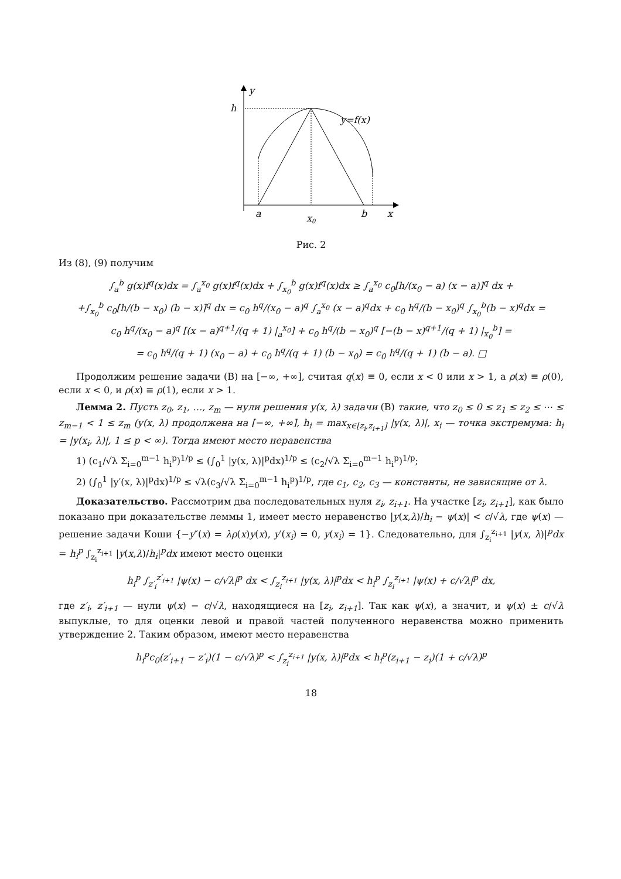y
h
y=f(x)
a
x0
b
x
Рис. 2
Из (8), (9) получим
∫<sub>a</sub><sup>b</sup> g(x)f<sup>q</sup>(x)dx = ∫<sub>a</sub><sup>x<sub>0</sub></sup> g(x)f<sup>q</sup>(x)dx + ∫<sub>x<sub>0</sub></sub><sup>b</sup> g(x)f<sup>q</sup>(x)dx ≥ ∫<sub>a</sub><sup>x<sub>0</sub></sup> c<sub>0</sub>[h/(x<sub>0</sub> − a) (x − a)]<sup>q</sup> dx +
+∫<sub>x<sub>0</sub></sub><sup>b</sup> c<sub>0</sub>[h/(b − x<sub>0</sub>) (b − x)]<sup>q</sup> dx = c<sub>0</sub> h<sup>q</sup>/(x<sub>0</sub> − a)<sup>q</sup> ∫<sub>a</sub><sup>x<sub>0</sub></sup> (x − a)<sup>q</sup>dx + c<sub>0</sub> h<sup>q</sup>/(b − x<sub>0</sub>)<sup>q</sup> ∫<sub>x<sub>0</sub></sub><sup>b</sup>(b − x)<sup>q</sup>dx =
c<sub>0</sub> h<sup>q</sup>/(x<sub>0</sub> − a)<sup>q</sup> [(x − a)<sup>q+1</sup>/(q + 1) |<sub>a</sub><sup>x<sub>0</sub></sup>] + c<sub>0</sub> h<sup>q</sup>/(b − x<sub>0</sub>)<sup>q</sup> [−(b − x)<sup>q+1</sup>/(q + 1) |<sub>x<sub>0</sub></sub><sup>b</sup>] =
= c<sub>0</sub> h<sup>q</sup>/(q + 1) (x<sub>0</sub> − a) + c<sub>0</sub> h<sup>q</sup>/(q + 1) (b − x<sub>0</sub>) = c<sub>0</sub> h<sup>q</sup>/(q + 1) (b − a). □
Продолжим решение задачи (B) на [−∞, +∞], считая q(x) ≡ 0, если x < 0 или x > 1, а ρ(x) ≡ ρ(0), если x < 0, и ρ(x) ≡ ρ(1), если x > 1.
Лемма 2. Пусть z<sub>0</sub>, z<sub>1</sub>, …, z<sub>m</sub> — нули решения y(x, λ) задачи (B) такие, что z<sub>0</sub> ≤ 0 ≤ z<sub>1</sub> ≤ z<sub>2</sub> ≤ ⋯ ≤ z<sub>m−1</sub> < 1 ≤ z<sub>m</sub> (y(x, λ) продолжена на [−∞, +∞], h<sub>i</sub> = max<sub>x∈[z<sub>i</sub>,z<sub>i+1</sub>]</sub> |y(x, λ)|, x<sub>i</sub> — точка экстремума: h<sub>i</sub> = |y(x<sub>i</sub>, λ)|, 1 ≤ p < ∞). Тогда имеют место неравенства
1) (c<sub>1</sub>/√λ Σ<sub>i=0</sub><sup>m−1</sup> h<sub>i</sub><sup>p</sup>)<sup>1/p</sup> ≤ (∫<sub>0</sub><sup>1</sup> |y(x, λ)|<sup>p</sup>dx)<sup>1/p</sup> ≤ (c<sub>2</sub>/√λ Σ<sub>i=0</sub><sup>m−1</sup> h<sub>i</sub><sup>p</sup>)<sup>1/p</sup>;
2) (∫<sub>0</sub><sup>1</sup> |y′(x, λ)|<sup>p</sup>dx)<sup>1/p</sup> ≤ √λ(c<sub>3</sub>/√λ Σ<sub>i=0</sub><sup>m−1</sup> h<sub>i</sub><sup>p</sup>)<sup>1/p</sup>, где c<sub>1</sub>, c<sub>2</sub>, c<sub>3</sub> — константы, не зависящие от λ.
Доказательство. Рассмотрим два последовательных нуля z<sub>i</sub>, z<sub>i+1</sub>. На участке [z<sub>i</sub>, z<sub>i+1</sub>], как было показано при доказательстве леммы 1, имеет место неравенство |y(x,λ)/h<sub>i</sub> − ψ(x)| < c/√λ, где ψ(x) — решение задачи Коши {−y″(x) = λρ(x)y(x), y′(x<sub>i</sub>) = 0, y(x<sub>i</sub>) = 1}. Следовательно, для ∫<sub>z<sub>i</sub></sub><sup>z<sub>i+1</sub></sup> |y(x, λ)|<sup>p</sup>dx = h<sub>i</sub><sup>p</sup> ∫<sub>z<sub>i</sub></sub><sup>z<sub>i+1</sub></sup> |y(x,λ)/h<sub>i</sub>|<sup>p</sup>dx имеют место оценки
h<sub>i</sub><sup>p</sup> ∫<sub>z′<sub>i</sub></sub><sup>z′<sub>i+1</sub></sup> |ψ(x) − c/√λ|<sup>p</sup> dx < ∫<sub>z<sub>i</sub></sub><sup>z<sub>i+1</sub></sup> |y(x, λ)|<sup>p</sup>dx < h<sub>i</sub><sup>p</sup> ∫<sub>z<sub>i</sub></sub><sup>z<sub>i+1</sub></sup> |ψ(x) + c/√λ|<sup>p</sup> dx,
где z′<sub>i</sub>, z′<sub>i+1</sub> — нули ψ(x) − c/√λ, находящиеся на [z<sub>i</sub>, z<sub>i+1</sub>]. Так как ψ(x), а значит, и ψ(x) ± c/√λ выпуклые, то для оценки левой и правой частей полученного неравенства можно применить утверждение 2. Таким образом, имеют место неравенства
h<sub>i</sub><sup>p</sup>c<sub>0</sub>(z′<sub>i+1</sub> − z′<sub>i</sub>)(1 − c/√λ)<sup>p</sup> < ∫<sub>z<sub>i</sub></sub><sup>z<sub>i+1</sub></sup> |y(x, λ)|<sup>p</sup>dx < h<sub>i</sub><sup>p</sup>(z<sub>i+1</sub> − z<sub>i</sub>)(1 + c/√λ)<sup>p</sup>
18